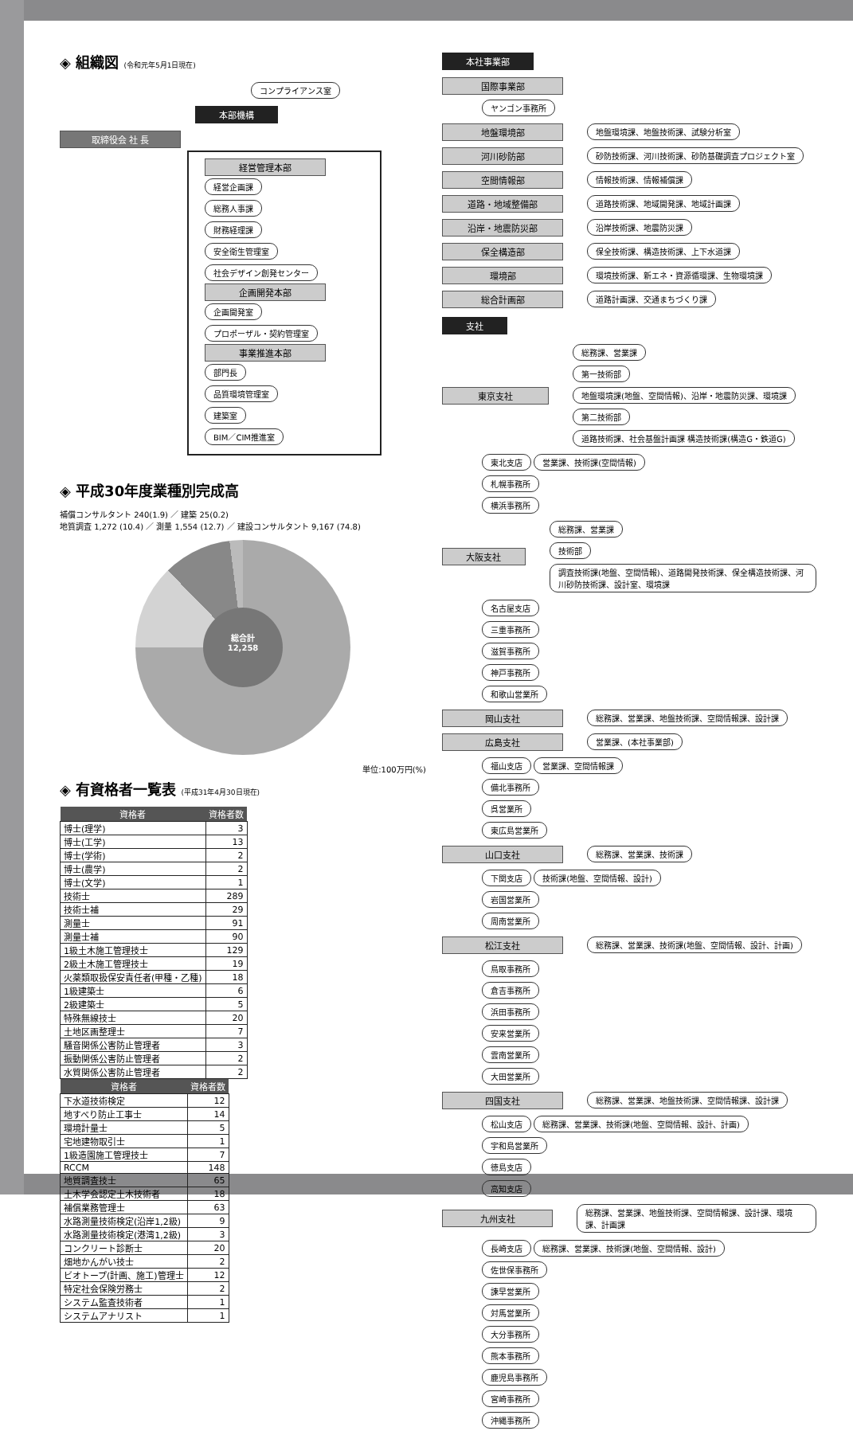◈ 組織図 (令和元年5月1日現在)
コンプライアンス室
本部機構
取締役会 社 長
経営管理本部
経営企画課
総務人事課
財務経理課
安全衛生管理室
社会デザイン創発センター
企画開発本部
企画開発室
プロポーザル・契約管理室
事業推進本部
部門長
品質環境管理室
建築室
BIM／CIM推進室
◈ 平成30年度業種別完成高
補償コンサルタント 240(1.9) ／ 建築 25(0.2)
地質調査 1,272 (10.4) ／ 測量 1,554 (12.7) ／ 建設コンサルタント 9,167 (74.8)
総合計
12,258
単位:100万円(%)
◈ 有資格者一覧表 (平成31年4月30日現在)
| 資格者 | 資格者数 |
| --- | --- |
| 博士(理学) | 3 |
| 博士(工学) | 13 |
| 博士(学術) | 2 |
| 博士(農学) | 2 |
| 博士(文学) | 1 |
| 技術士 | 289 |
| 技術士補 | 29 |
| 測量士 | 91 |
| 測量士補 | 90 |
| 1級土木施工管理技士 | 129 |
| 2級土木施工管理技士 | 19 |
| 火薬類取扱保安責任者(甲種・乙種) | 18 |
| 1級建築士 | 6 |
| 2級建築士 | 5 |
| 特殊無線技士 | 20 |
| 土地区画整理士 | 7 |
| 騒音関係公害防止管理者 | 3 |
| 振動関係公害防止管理者 | 2 |
| 水質関係公害防止管理者 | 2 |
| 資格者 | 資格者数 |
| --- | --- |
| 下水道技術検定 | 12 |
| 地すべり防止工事士 | 14 |
| 環境計量士 | 5 |
| 宅地建物取引士 | 1 |
| 1級造園施工管理技士 | 7 |
| RCCM | 148 |
| 地質調査技士 | 65 |
| 土木学会認定土木技術者 | 18 |
| 補償業務管理士 | 63 |
| 水路測量技術検定(沿岸1,2級) | 9 |
| 水路測量技術検定(港湾1,2級) | 3 |
| コンクリート診断士 | 20 |
| 畑地かんがい技士 | 2 |
| ビオトープ(計画、施工)管理士 | 12 |
| 特定社会保険労務士 | 2 |
| システム監査技術者 | 1 |
| システムアナリスト | 1 |
本社事業部
国際事業部
ヤンゴン事務所
地盤環境部 地盤環境課、地盤技術課、試験分析室
河川砂防部 砂防技術課、河川技術課、砂防基礎調査プロジェクト室
空間情報部 情報技術課、情報補償課
道路・地域整備部 道路技術課、地域開発課、地域計画課
沿岸・地震防災部 沿岸技術課、地震防災課
保全構造部 保全技術課、構造技術課、上下水道課
環境部 環境技術課、新エネ・資源循環課、生物環境課
総合計画部 道路計画課、交通まちづくり課
支社
東京支社 総務課、営業課
第一技術部 地盤環境課(地盤、空間情報)、沿岸・地震防災課、環境課
第二技術部 道路技術課、社会基盤計画課 構造技術課(構造G・鉄道G)
東北支店 営業課、技術課(空間情報)
札幌事務所
横浜事務所
大阪支社 総務課、営業課
技術部 調査技術課(地盤、空間情報)、道路開発技術課、保全構造技術課、河川砂防技術課、設計室、環境課
名古屋支店
三重事務所
滋賀事務所
神戸事務所
和歌山営業所
岡山支社 総務課、営業課、地盤技術課、空間情報課、設計課
広島支社 営業課、(本社事業部)
福山支店 営業課、空間情報課
備北事務所
呉営業所
東広島営業所
山口支社 総務課、営業課、技術課
下関支店 技術課(地盤、空間情報、設計)
岩国営業所
周南営業所
松江支社 総務課、営業課、技術課(地盤、空間情報、設計、計画)
鳥取事務所
倉吉事務所
浜田事務所
安来営業所
雲南営業所
大田営業所
四国支社 総務課、営業課、地盤技術課、空間情報課、設計課
松山支店 総務課、営業課、技術課(地盤、空間情報、設計、計画)
宇和島営業所
徳島支店
高知支店
九州支社 総務課、営業課、地盤技術課、空間情報課、設計課、環境課、計画課
長崎支店 総務課、営業課、技術課(地盤、空間情報、設計)
佐世保事務所
諫早営業所
対馬営業所
大分事務所
熊本事務所
鹿児島事務所
宮崎事務所
沖縄事務所